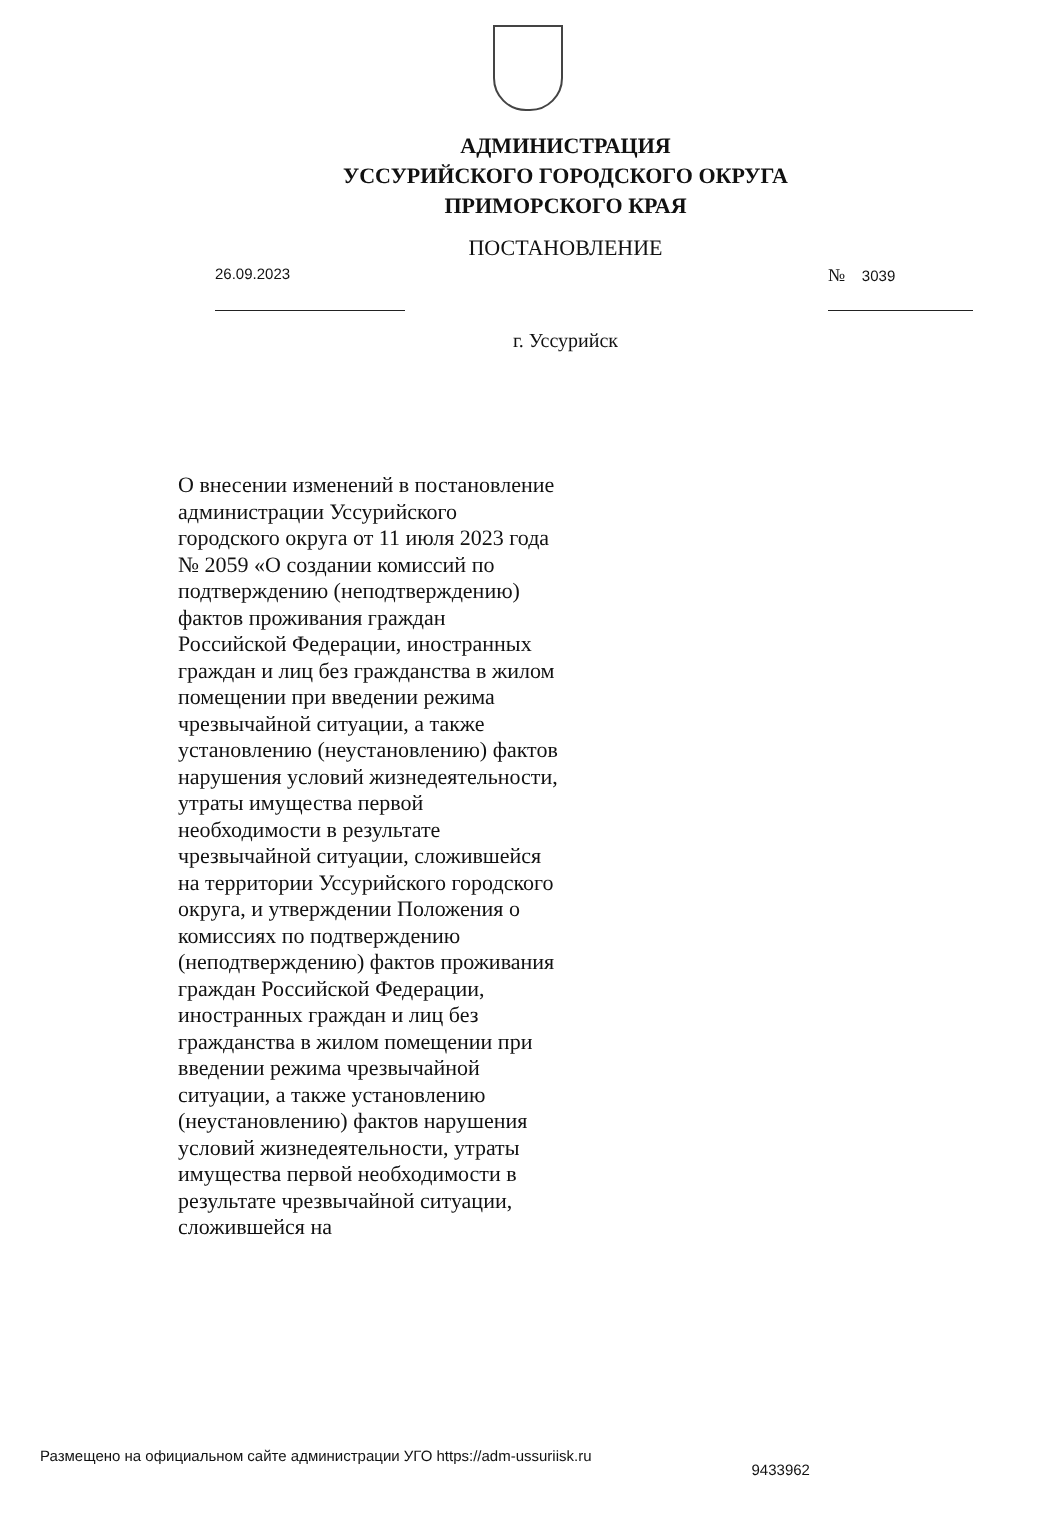АДМИНИСТРАЦИЯ
УССУРИЙСКОГО ГОРОДСКОГО ОКРУГА
ПРИМОРСКОГО КРАЯ
ПОСТАНОВЛЕНИЕ
26.09.2023
№ 3039
г. Уссурийск
О внесении изменений в постановление администрации Уссурийского городского округа от 11 июля 2023 года № 2059 «О создании комиссий по подтверждению (неподтверждению) фактов проживания граждан Российской Федерации, иностранных граждан и лиц без гражданства в жилом помещении при введении режима чрезвычайной ситуации, а также установлению (неустановлению) фактов нарушения условий жизнедеятельности, утраты имущества первой необходимости в результате чрезвычайной ситуации, сложившейся на территории Уссурийского городского округа, и утверждении Положения о комиссиях по подтверждению (неподтверждению) фактов проживания граждан Российской Федерации, иностранных граждан и лиц без гражданства в жилом помещении при введении режима чрезвычайной ситуации, а также установлению (неустановлению) фактов нарушения условий жизнедеятельности, утраты имущества первой необходимости в результате чрезвычайной ситуации, сложившейся на
Размещено на официальном сайте администрации УГО https://adm-ussuriisk.ru 9433962